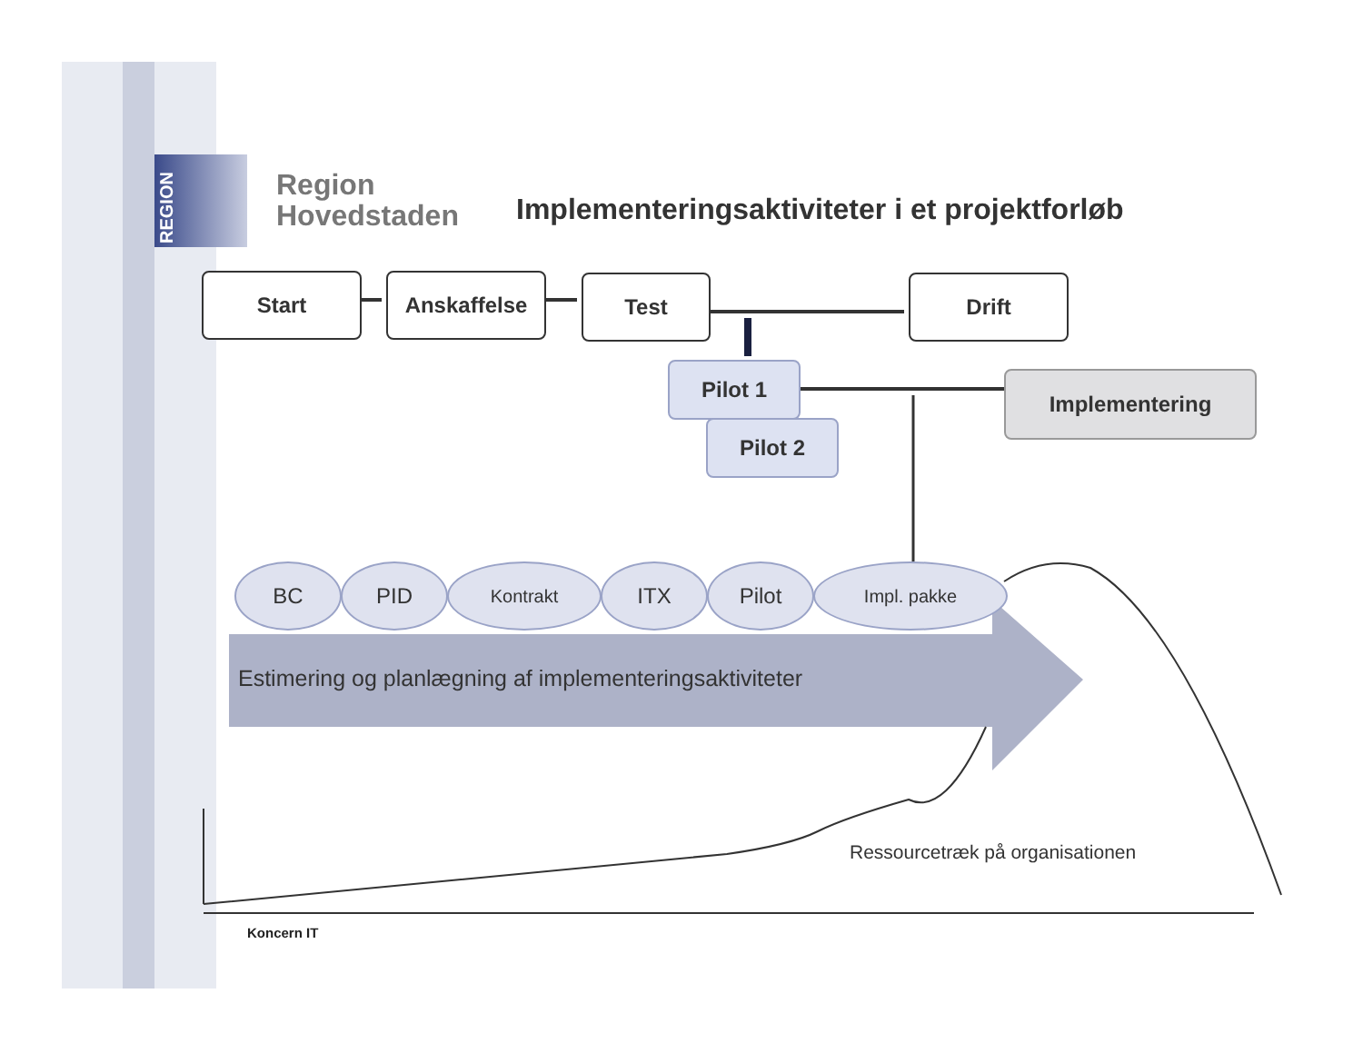REGION
Region
Hovedstaden
Implementeringsaktiviteter i et projektforløb
Start Anskaffelse Test Drift
Pilot 1
Pilot 2
Implementering
BC PID Kontrakt ITX Pilot Impl. pakke
Estimering og planlægning af implementeringsaktiviteter
Ressourcetræk på organisationen
Koncern IT